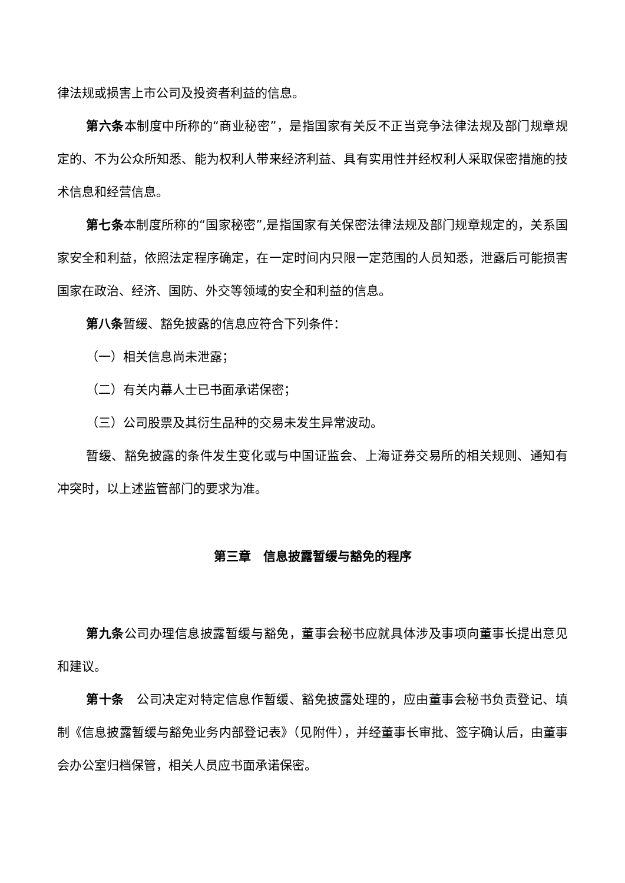律法规或损害上市公司及投资者利益的信息。
第六条本制度中所称的“商业秘密”，是指国家有关反不正当竞争法律法规及部门规章规定的、不为公众所知悉、能为权利人带来经济利益、具有实用性并经权利人采取保密措施的技术信息和经营信息。
第七条本制度所称的“国家秘密”,是指国家有关保密法律法规及部门规章规定的，关系国家安全和利益，依照法定程序确定，在一定时间内只限一定范围的人员知悉，泄露后可能损害国家在政治、经济、国防、外交等领域的安全和利益的信息。
第八条暂缓、豁免披露的信息应符合下列条件：
（一）相关信息尚未泄露；
（二）有关内幕人士已书面承诺保密；
（三）公司股票及其衍生品种的交易未发生异常波动。
暂缓、豁免披露的条件发生变化或与中国证监会、上海证券交易所的相关规则、通知有冲突时，以上述监管部门的要求为准。
第三章　信息披露暂缓与豁免的程序
第九条公司办理信息披露暂缓与豁免，董事会秘书应就具体涉及事项向董事长提出意见和建议。
第十条　公司决定对特定信息作暂缓、豁免披露处理的，应由董事会秘书负责登记、填制《信息披露暂缓与豁免业务内部登记表》（见附件），并经董事长审批、签字确认后，由董事会办公室归档保管，相关人员应书面承诺保密。